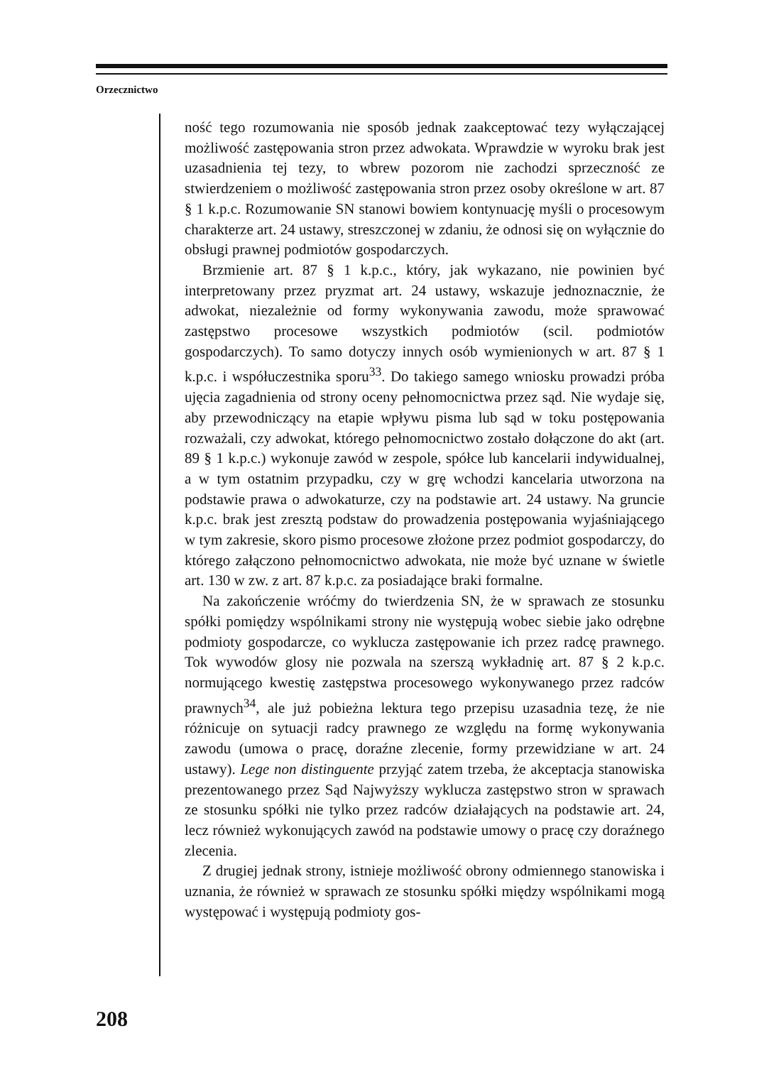Orzecznictwo
ność tego rozumowania nie sposób jednak zaakceptować tezy wyłączającej możliwość zastępowania stron przez adwokata. Wprawdzie w wyroku brak jest uzasadnienia tej tezy, to wbrew pozorom nie zachodzi sprzeczność ze stwierdzeniem o możliwość zastępowania stron przez osoby określone w art. 87 § 1 k.p.c. Rozumowanie SN stanowi bowiem kontynuację myśli o procesowym charakterze art. 24 ustawy, streszczonej w zdaniu, że odnosi się on wyłącznie do obsługi prawnej podmiotów gospodarczych.
Brzmienie art. 87 § 1 k.p.c., który, jak wykazano, nie powinien być interpretowany przez pryzmat art. 24 ustawy, wskazuje jednoznacznie, że adwokat, niezależnie od formy wykonywania zawodu, może sprawować zastępstwo procesowe wszystkich podmiotów (scil. podmiotów gospodarczych). To samo dotyczy innych osób wymienionych w art. 87 § 1 k.p.c. i współuczestnika sporu<sup>33</sup>. Do takiego samego wniosku prowadzi próba ujęcia zagadnienia od strony oceny pełnomocnictwa przez sąd. Nie wydaje się, aby przewodniczący na etapie wpływu pisma lub sąd w toku postępowania rozważali, czy adwokat, którego pełnomocnictwo zostało dołączone do akt (art. 89 § 1 k.p.c.) wykonuje zawód w zespole, spółce lub kancelarii indywidualnej, a w tym ostatnim przypadku, czy w grę wchodzi kancelaria utworzona na podstawie prawa o adwokaturze, czy na podstawie art. 24 ustawy. Na gruncie k.p.c. brak jest zresztą podstaw do prowadzenia postępowania wyjaśniającego w tym zakresie, skoro pismo procesowe złożone przez podmiot gospodarczy, do którego załączono pełnomocnictwo adwokata, nie może być uznane w świetle art. 130 w zw. z art. 87 k.p.c. za posiadające braki formalne.
Na zakończenie wróćmy do twierdzenia SN, że w sprawach ze stosunku spółki pomiędzy wspólnikami strony nie występują wobec siebie jako odrębne podmioty gospodarcze, co wyklucza zastępowanie ich przez radcę prawnego. Tok wywodów glosy nie pozwala na szerszą wykładnię art. 87 § 2 k.p.c. normującego kwestię zastępstwa procesowego wykonywanego przez radców prawnych<sup>34</sup>, ale już pobieżna lektura tego przepisu uzasadnia tezę, że nie różnicuje on sytuacji radcy prawnego ze względu na formę wykonywania zawodu (umowa o pracę, doraźne zlecenie, formy przewidziane w art. 24 ustawy). Lege non distinguente przyjąć zatem trzeba, że akceptacja stanowiska prezentowanego przez Sąd Najwyższy wyklucza zastępstwo stron w sprawach ze stosunku spółki nie tylko przez radców działających na podstawie art. 24, lecz również wykonujących zawód na podstawie umowy o pracę czy doraźnego zlecenia.
Z drugiej jednak strony, istnieje możliwość obrony odmiennego stanowiska i uznania, że również w sprawach ze stosunku spółki między wspólnikami mogą występować i występują podmioty gos-
208